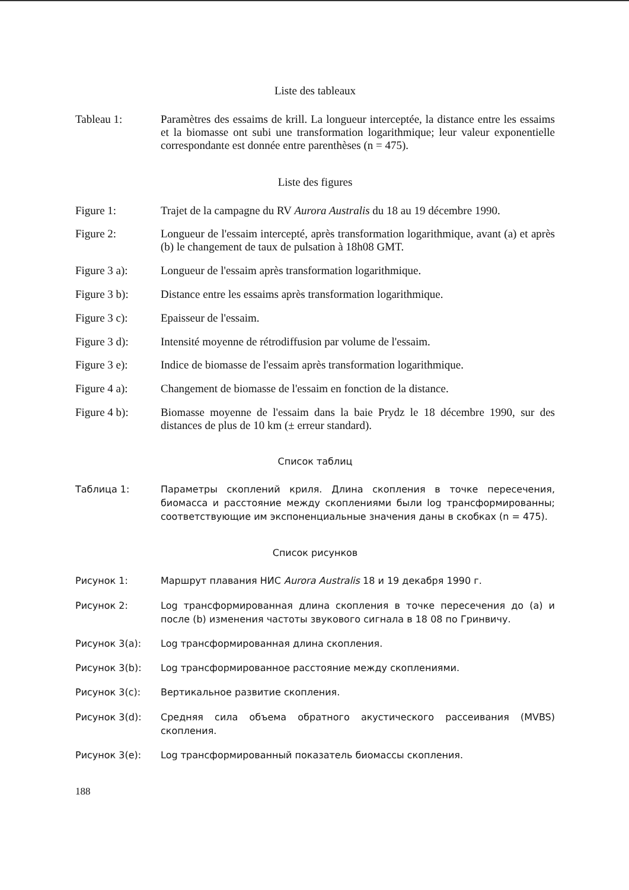Liste des tableaux
Tableau 1: Paramètres des essaims de krill. La longueur interceptée, la distance entre les essaims et la biomasse ont subi une transformation logarithmique; leur valeur exponentielle correspondante est donnée entre parenthèses (n = 475).
Liste des figures
Figure 1: Trajet de la campagne du RV Aurora Australis du 18 au 19 décembre 1990.
Figure 2: Longueur de l'essaim intercepté, après transformation logarithmique, avant (a) et après (b) le changement de taux de pulsation à 18h08 GMT.
Figure 3 a): Longueur de l'essaim après transformation logarithmique.
Figure 3 b): Distance entre les essaims après transformation logarithmique.
Figure 3 c): Epaisseur de l'essaim.
Figure 3 d): Intensité moyenne de rétrodiffusion par volume de l'essaim.
Figure 3 e): Indice de biomasse de l'essaim après transformation logarithmique.
Figure 4 a): Changement de biomasse de l'essaim en fonction de la distance.
Figure 4 b): Biomasse moyenne de l'essaim dans la baie Prydz le 18 décembre 1990, sur des distances de plus de 10 km (± erreur standard).
Список таблиц
Таблица 1: Параметры скоплений криля. Длина скопления в точке пересечения, биомасса и расстояние между скоплениями были log трансформированны; соответствующие им экспоненциальные значения даны в скобках (n = 475).
Список рисунков
Рисунок 1: Маршрут плавания НИС Aurora Australis 18 и 19 декабря 1990 г.
Рисунок 2: Log трансформированная длина скопления в точке пересечения до (a) и после (b) изменения частоты звукового сигнала в 18 08 по Гринвичу.
Рисунок 3(a): Log трансформированная длина скопления.
Рисунок 3(b): Log трансформированное расстояние между скоплениями.
Рисунок 3(c): Вертикальное развитие скопления.
Рисунок 3(d): Средняя сила объема обратного акустического рассеивания (MVBS) скопления.
Рисунок 3(e): Log трансформированный показатель биомассы скопления.
188